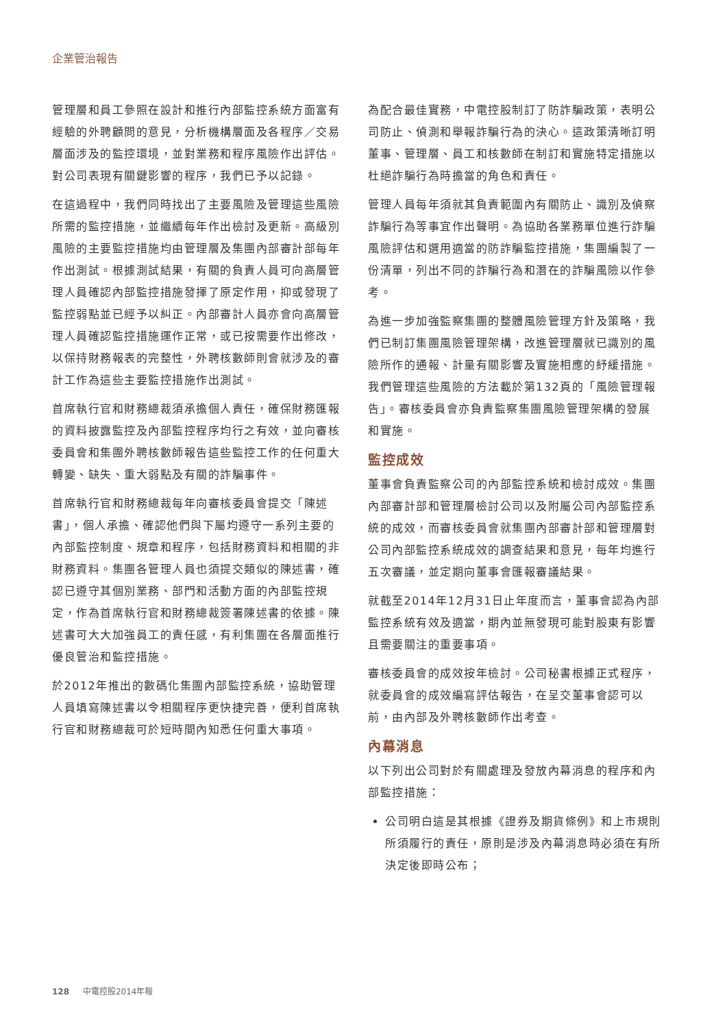企業管治報告
管理層和員工參照在設計和推行內部監控系統方面富有經驗的外聘顧問的意見，分析機構層面及各程序／交易層面涉及的監控環境，並對業務和程序風險作出評估。對公司表現有關鍵影響的程序，我們已予以記錄。
在這過程中，我們同時找出了主要風險及管理這些風險所需的監控措施，並繼續每年作出檢討及更新。高級別風險的主要監控措施均由管理層及集團內部審計部每年作出測試。根據測試結果，有關的負責人員可向高層管理人員確認內部監控措施發揮了原定作用，抑或發現了監控弱點並已經予以糾正。內部審計人員亦會向高層管理人員確認監控措施運作正常，或已按需要作出修改，以保持財務報表的完整性，外聘核數師則會就涉及的審計工作為這些主要監控措施作出測試。
首席執行官和財務總裁須承擔個人責任，確保財務匯報的資料披露監控及內部監控程序均行之有效，並向審核委員會和集團外聘核數師報告這些監控工作的任何重大轉變、缺失、重大弱點及有關的詐騙事件。
首席執行官和財務總裁每年向審核委員會提交「陳述書」，個人承擔、確認他們與下屬均遵守一系列主要的內部監控制度、規章和程序，包括財務資料和相關的非財務資料。集團各管理人員也須提交類似的陳述書，確認已遵守其個別業務、部門和活動方面的內部監控規定，作為首席執行官和財務總裁簽署陳述書的依據。陳述書可大大加強員工的責任感，有利集團在各層面推行優良管治和監控措施。
於2012年推出的數碼化集團內部監控系統，協助管理人員填寫陳述書以令相關程序更快捷完善，便利首席執行官和財務總裁可於短時間內知悉任何重大事項。
為配合最佳實務，中電控股制訂了防詐騙政策，表明公司防止、偵測和舉報詐騙行為的決心。這政策清晰訂明董事、管理層、員工和核數師在制訂和實施特定措施以杜絕詐騙行為時擔當的角色和責任。
管理人員每年須就其負責範圍內有關防止、識別及偵察詐騙行為等事宜作出聲明。為協助各業務單位進行詐騙風險評估和選用適當的防詐騙監控措施，集團編製了一份清單，列出不同的詐騙行為和潛在的詐騙風險以作參考。
為進一步加強監察集團的整體風險管理方針及策略，我們已制訂集團風險管理架構，改進管理層就已識別的風險所作的通報、計量有關影響及實施相應的紓緩措施。我們管理這些風險的方法載於第132頁的「風險管理報告」。審核委員會亦負責監察集團風險管理架構的發展和實施。
監控成效
董事會負責監察公司的內部監控系統和檢討成效。集團內部審計部和管理層檢討公司以及附屬公司內部監控系統的成效，而審核委員會就集團內部審計部和管理層對公司內部監控系統成效的調查結果和意見，每年均進行五次審議，並定期向董事會匯報審議結果。
就截至2014年12月31日止年度而言，董事會認為內部監控系統有效及適當，期內並無發現可能對股東有影響且需要關注的重要事項。
審核委員會的成效按年檢討。公司秘書根據正式程序，就委員會的成效編寫評估報告，在呈交董事會認可以前，由內部及外聘核數師作出考查。
內幕消息
以下列出公司對於有關處理及發放內幕消息的程序和內部監控措施：
公司明白這是其根據《證券及期貨條例》和上市規則所須履行的責任，原則是涉及內幕消息時必須在有所決定後即時公布；
128 中電控股2014年報